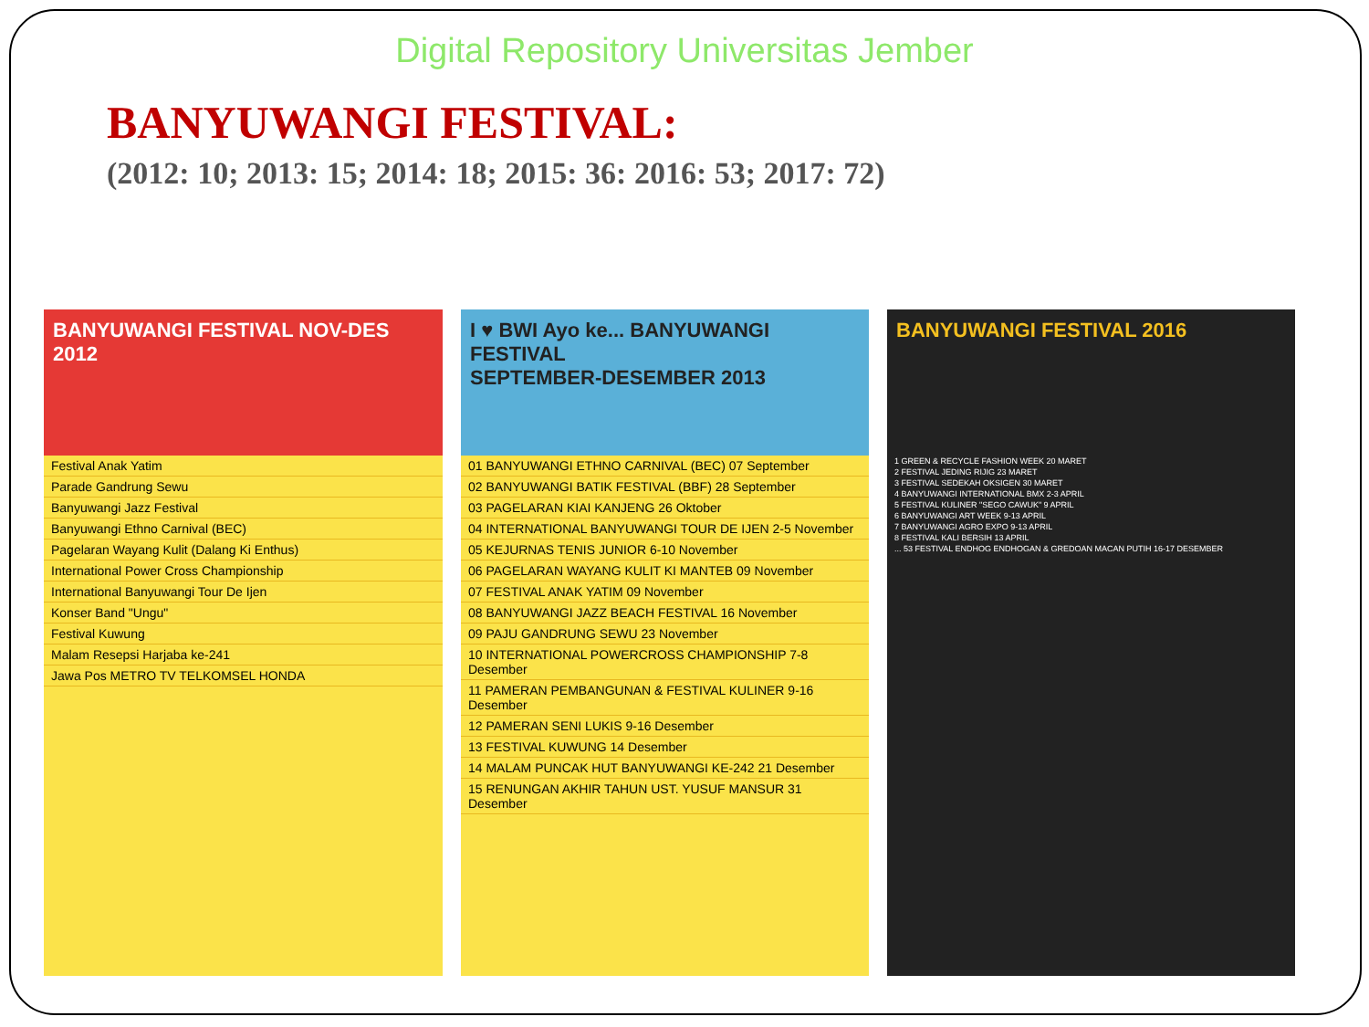Digital Repository Universitas Jember
BANYUWANGI FESTIVAL:
(2012: 10; 2013: 15; 2014: 18; 2015: 36: 2016: 53; 2017: 72)
BANYUWANGI FESTIVAL NOV-DES 2012
Festival Anak Yatim
Parade Gandrung Sewu
Banyuwangi Jazz Festival
Banyuwangi Ethno Carnival (BEC)
Pagelaran Wayang Kulit (Dalang Ki Enthus)
International Power Cross Championship
International Banyuwangi Tour De Ijen
Konser Band "Ungu"
Festival Kuwung
Malam Resepsi Harjaba ke-241
Jawa Pos METRO TV TELKOMSEL HONDA
I ♥ BWI Ayo ke... BANYUWANGI FESTIVAL
SEPTEMBER-DESEMBER 2013
01 BANYUWANGI ETHNO CARNIVAL (BEC) 07 September
02 BANYUWANGI BATIK FESTIVAL (BBF) 28 September
03 PAGELARAN KIAI KANJENG 26 Oktober
04 INTERNATIONAL BANYUWANGI TOUR DE IJEN 2-5 November
05 KEJURNAS TENIS JUNIOR 6-10 November
06 PAGELARAN WAYANG KULIT KI MANTEB 09 November
07 FESTIVAL ANAK YATIM 09 November
08 BANYUWANGI JAZZ BEACH FESTIVAL 16 November
09 PAJU GANDRUNG SEWU 23 November
10 INTERNATIONAL POWERCROSS CHAMPIONSHIP 7-8 Desember
11 PAMERAN PEMBANGUNAN & FESTIVAL KULINER 9-16 Desember
12 PAMERAN SENI LUKIS 9-16 Desember
13 FESTIVAL KUWUNG 14 Desember
14 MALAM PUNCAK HUT BANYUWANGI KE-242 21 Desember
15 RENUNGAN AKHIR TAHUN UST. YUSUF MANSUR 31 Desember
BANYUWANGI FESTIVAL 2016
1 GREEN & RECYCLE FASHION WEEK 20 MARET
2 FESTIVAL JEDING RIJIG 23 MARET
3 FESTIVAL SEDEKAH OKSIGEN 30 MARET
4 BANYUWANGI INTERNATIONAL BMX 2-3 APRIL
5 FESTIVAL KULINER "SEGO CAWUK" 9 APRIL
6 BANYUWANGI ART WEEK 9-13 APRIL
7 BANYUWANGI AGRO EXPO 9-13 APRIL
8 FESTIVAL KALI BERSIH 13 APRIL
... 53 FESTIVAL ENDHOG ENDHOGAN & GREDOAN MACAN PUTIH 16-17 DESEMBER